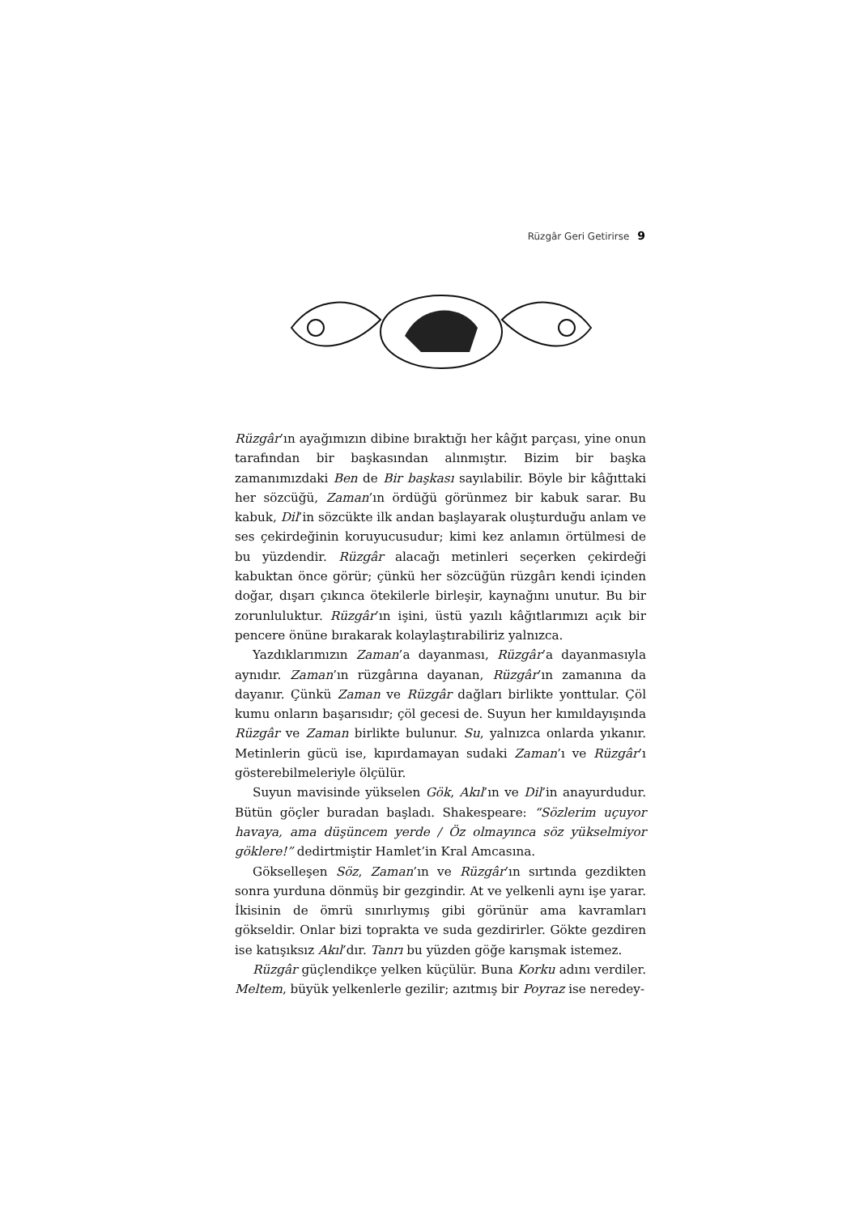Rüzgâr Geri Getirirse 9
Rüzgâr’ın ayağımızın dibine bıraktığı her kâğıt parçası, yine onun tarafından bir başkasından alınmıştır. Bizim bir başka zamanımızdaki Ben de Bir başkası sayılabilir. Böyle bir kâğıttaki her sözcüğü, Zaman’ın ördüğü görünmez bir kabuk sarar. Bu kabuk, Dil’in sözcükte ilk andan başlayarak oluşturduğu anlam ve ses çekirdeğinin koruyucusudur; kimi kez anlamın örtülmesi de bu yüzdendir. Rüzgâr alacağı metinleri seçerken çekirdeği kabuktan önce görür; çünkü her sözcüğün rüzgârı kendi içinden doğar, dışarı çıkınca ötekilerle birleşir, kaynağını unutur. Bu bir zorunluluktur. Rüzgâr’ın işini, üstü yazılı kâğıtlarımızı açık bir pencere önüne bırakarak kolaylaştırabiliriz yalnızca.
Yazdıklarımızın Zaman’a dayanması, Rüzgâr’a dayanmasıyla aynıdır. Zaman’ın rüzgârına dayanan, Rüzgâr’ın zamanına da dayanır. Çünkü Zaman ve Rüzgâr dağları birlikte yonttular. Çöl kumu onların başarısıdır; çöl gecesi de. Suyun her kımıldayışında Rüzgâr ve Zaman birlikte bulunur. Su, yalnızca onlarda yıkanır. Metinlerin gücü ise, kıpırdamayan sudaki Zaman’ı ve Rüzgâr’ı gösterebilmeleriyle ölçülür.
Suyun mavisinde yükselen Gök, Akıl’ın ve Dil’in anayurdudur. Bütün göçler buradan başladı. Shakespeare: “Sözlerim uçuyor havaya, ama düşüncem yerde / Öz olmayınca söz yükselmiyor göklere!” dedirtmiştir Hamlet’in Kral Amcasına.
Gökselleşen Söz, Zaman’ın ve Rüzgâr’ın sırtında gezdikten sonra yurduna dönmüş bir gezgindir. At ve yelkenli aynı işe yarar. İkisinin de ömrü sınırlıymış gibi görünür ama kavramları gökseldir. Onlar bizi toprakta ve suda gezdirirler. Gökte gezdiren ise katışıksız Akıl’dır. Tanrı bu yüzden göğe karışmak istemez.
Rüzgâr güçlendikçe yelken küçülür. Buna Korku adını verdiler. Meltem, büyük yelkenlerle gezilir; azıtmış bir Poyraz ise neredey-